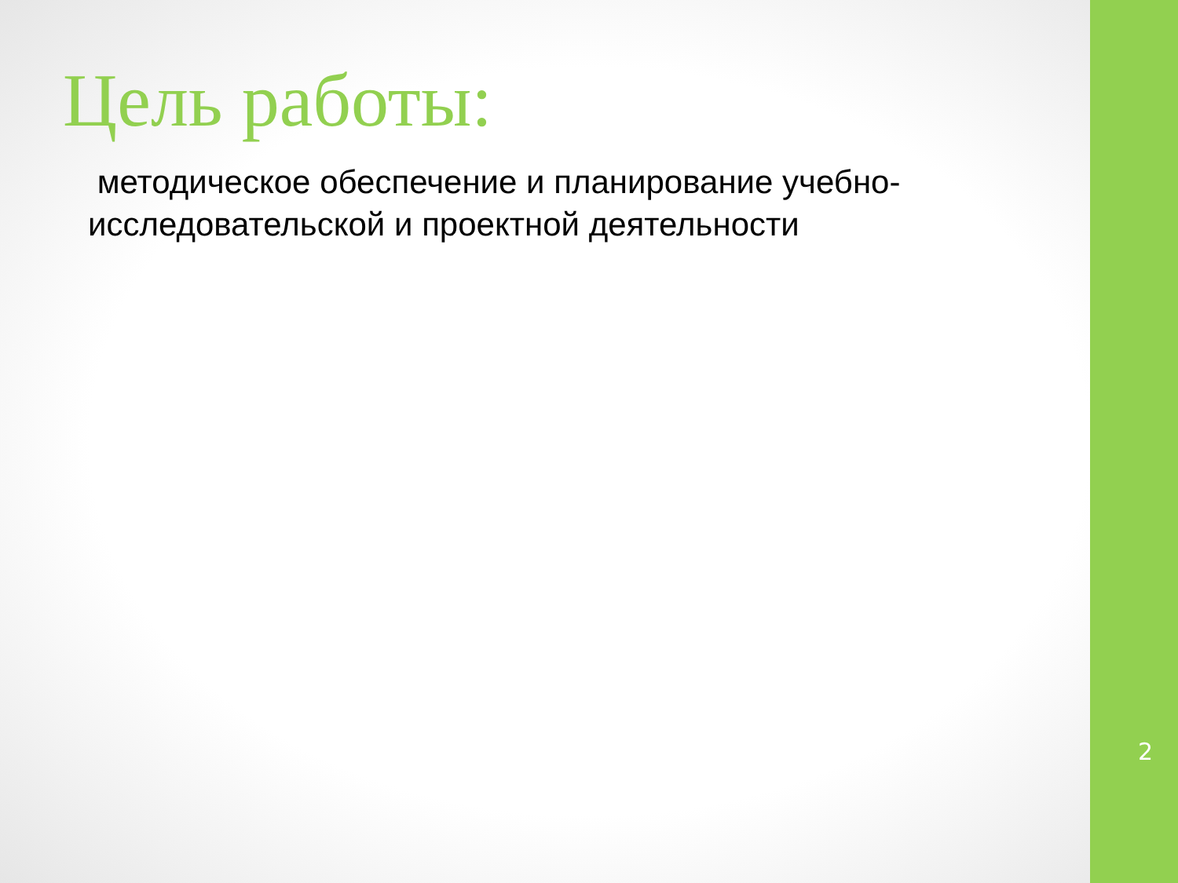Цель работы:
методическое обеспечение и планирование учебно-исследовательской и проектной деятельности
2